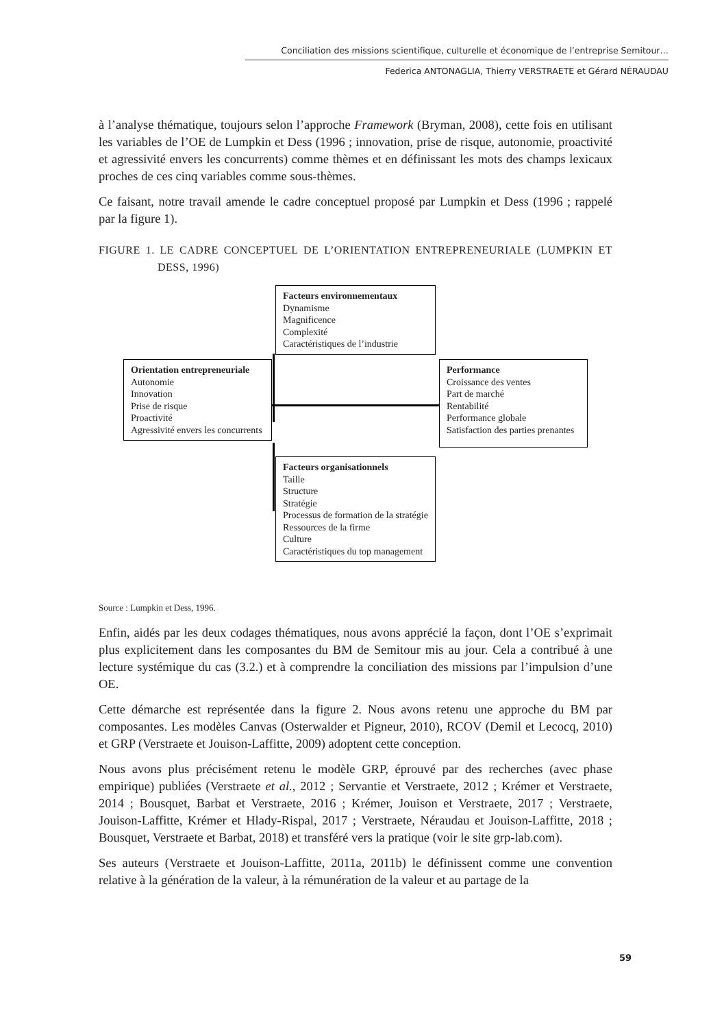Conciliation des missions scientifique, culturelle et économique de l’entreprise Semitour…
Federica ANTONAGLIA, Thierry VERSTRAETE et Gérard NÉRAUDAU
à l’analyse thématique, toujours selon l’approche Framework (Bryman, 2008), cette fois en utilisant les variables de l’OE de Lumpkin et Dess (1996 ; innovation, prise de risque, autonomie, proactivité et agressivité envers les concurrents) comme thèmes et en définissant les mots des champs lexicaux proches de ces cinq variables comme sous-thèmes.
Ce faisant, notre travail amende le cadre conceptuel proposé par Lumpkin et Dess (1996 ; rappelé par la figure 1).
FIGURE 1. LE CADRE CONCEPTUEL DE L’ORIENTATION ENTREPRENEURIALE (LUMPKIN ET DESS, 1996)
Facteurs environnementaux
Dynamisme
Magnificence
Complexité
Caractéristiques de l’industrie
Orientation entrepreneuriale
Autonomie
Innovation
Prise de risque
Proactivité
Agressivité envers les concurrents
Performance
Croissance des ventes
Part de marché
Rentabilité
Performance globale
Satisfaction des parties prenantes
Facteurs organisationnels
Taille
Structure
Stratégie
Processus de formation de la stratégie
Ressources de la firme
Culture
Caractéristiques du top management
Source : Lumpkin et Dess, 1996.
Enfin, aidés par les deux codages thématiques, nous avons apprécié la façon, dont l’OE s’exprimait plus explicitement dans les composantes du BM de Semitour mis au jour. Cela a contribué à une lecture systémique du cas (3.2.) et à comprendre la conciliation des missions par l’impulsion d’une OE.
Cette démarche est représentée dans la figure 2. Nous avons retenu une approche du BM par composantes. Les modèles Canvas (Osterwalder et Pigneur, 2010), RCOV (Demil et Lecocq, 2010) et GRP (Verstraete et Jouison-Laffitte, 2009) adoptent cette conception.
Nous avons plus précisément retenu le modèle GRP, éprouvé par des recherches (avec phase empirique) publiées (Verstraete et al., 2012 ; Servantie et Verstraete, 2012 ; Krémer et Verstraete, 2014 ; Bousquet, Barbat et Verstraete, 2016 ; Krémer, Jouison et Verstraete, 2017 ; Verstraete, Jouison-Laffitte, Krémer et Hlady-Rispal, 2017 ; Verstraete, Néraudau et Jouison-Laffitte, 2018 ; Bousquet, Verstraete et Barbat, 2018) et transféré vers la pratique (voir le site grp-lab.com).
Ses auteurs (Verstraete et Jouison-Laffitte, 2011a, 2011b) le définissent comme une convention relative à la génération de la valeur, à la rémunération de la valeur et au partage de la
59